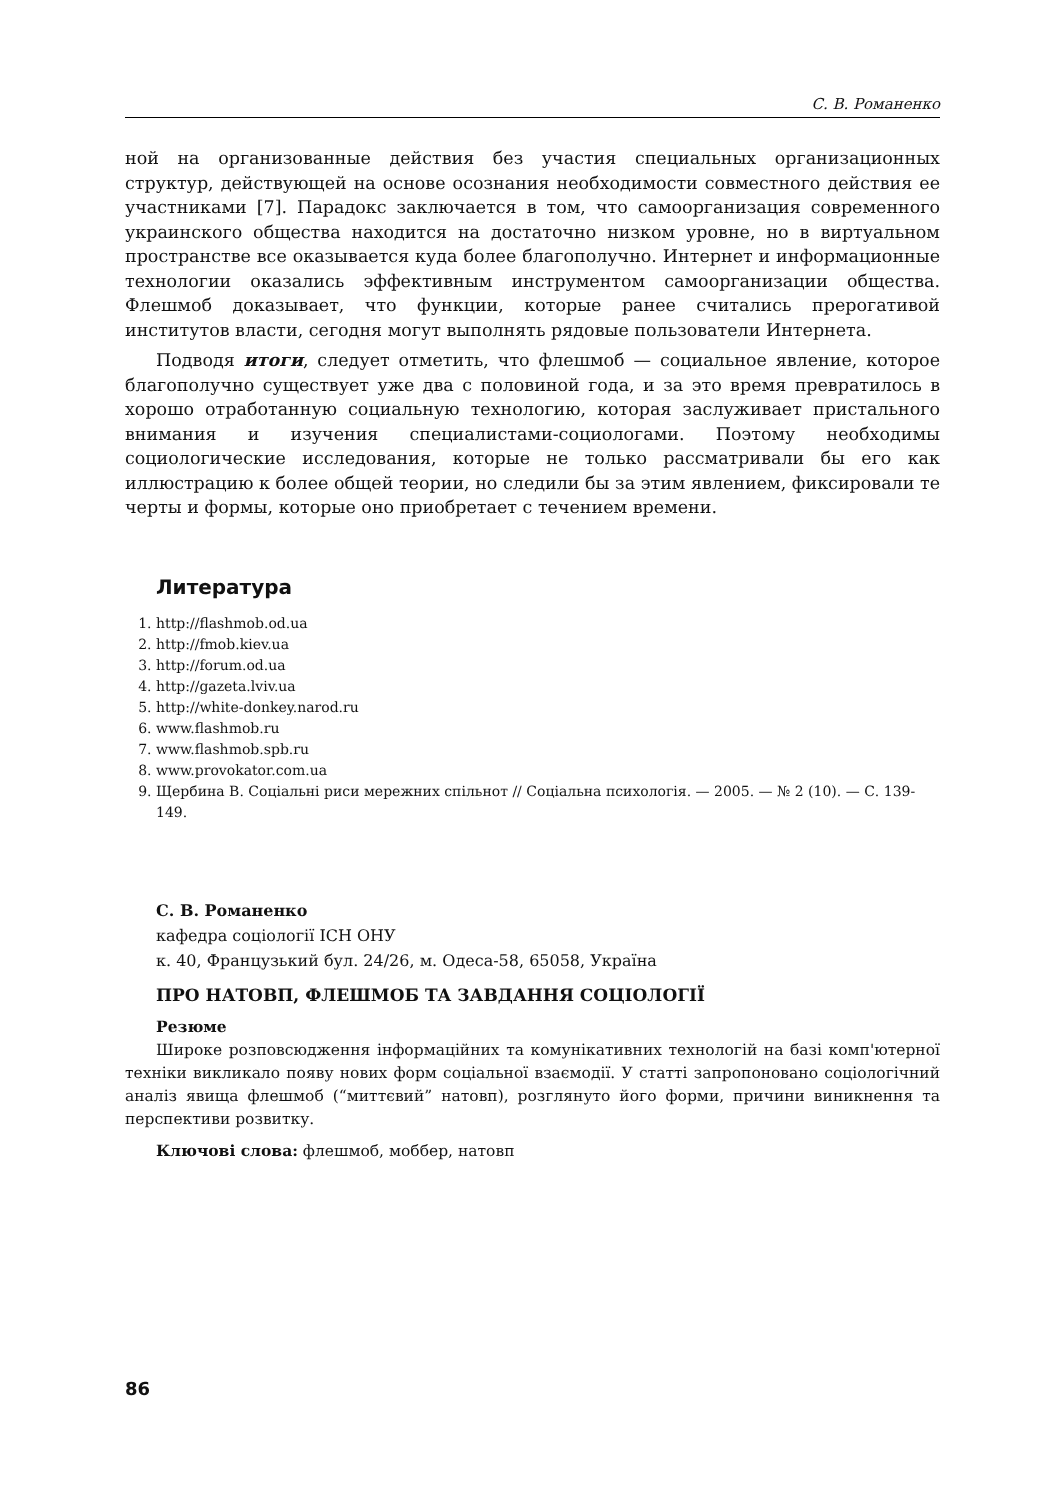С. В. Романенко
ной на организованные действия без участия специальных организационных структур, действующей на основе осознания необходимости совместного действия ее участниками [7]. Парадокс заключается в том, что самоорганизация современного украинского общества находится на достаточно низком уровне, но в виртуальном пространстве все оказывается куда более благополучно. Интернет и информационные технологии оказались эффективным инструментом самоорганизации общества. Флешмоб доказывает, что функции, которые ранее считались прерогативой институтов власти, сегодня могут выполнять рядовые пользователи Интернета.
Подводя итоги, следует отметить, что флешмоб — социальное явление, которое благополучно существует уже два с половиной года, и за это время превратилось в хорошо отработанную социальную технологию, которая заслуживает пристального внимания и изучения специалистами-социологами. Поэтому необходимы социологические исследования, которые не только рассматривали бы его как иллюстрацию к более общей теории, но следили бы за этим явлением, фиксировали те черты и формы, которые оно приобретает с течением времени.
Литература
1. http://flashmob.od.ua
2. http://fmob.kiev.ua
3. http://forum.od.ua
4. http://gazeta.lviv.ua
5. http://white-donkey.narod.ru
6. www.flashmob.ru
7. www.flashmob.spb.ru
8. www.provokator.com.ua
9. Щербина В. Соціальні риси мережних спільнот // Соціальна психологія. — 2005. — № 2 (10). — С. 139-149.
С. В. Романенко
кафедра соціології ІСН ОНУ
к. 40, Французький бул. 24/26, м. Одеса-58, 65058, Україна
ПРО НАТОВП, ФЛЕШМОБ ТА ЗАВДАННЯ СОЦІОЛОГІЇ
Резюме
Широке розповсюдження інформаційних та комунікативних технологій на базі комп'ютерної техніки викликало появу нових форм соціальної взаємодії. У статті запропоновано соціологічний аналіз явища флешмоб (“миттєвий” натовп), розглянуто його форми, причини виникнення та перспективи розвитку.
Ключові слова: флешмоб, моббер, натовп
86